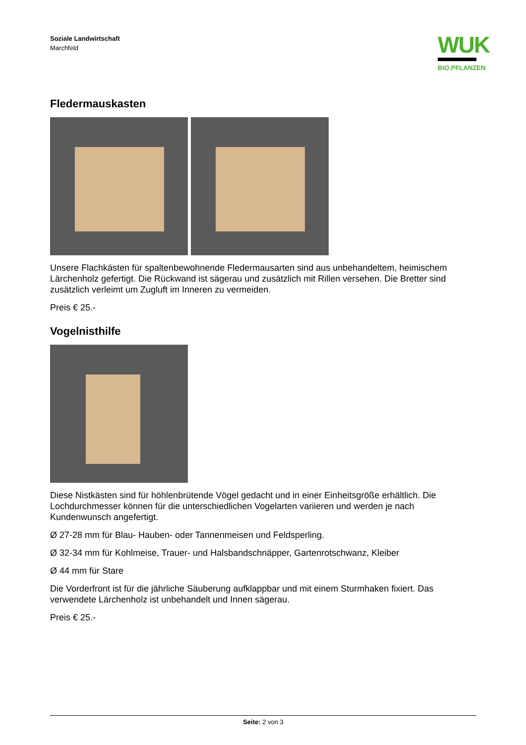Soziale Landwirtschaft
Marchfeld
WUK
BIO.PFLANZEN
Fledermauskasten
Unsere Flachkästen für spaltenbewohnende Fledermausarten sind aus unbehandeltem, heimischem Lärchenholz gefertigt. Die Rückwand ist sägerau und zusätzlich mit Rillen versehen. Die Bretter sind zusätzlich verleimt um Zugluft im Inneren zu vermeiden.
Preis € 25.-
Vogelnisthilfe
Diese Nistkästen sind für höhlenbrütende Vögel gedacht und in einer Einheitsgröße erhältlich. Die Lochdurchmesser können für die unterschiedlichen Vogelarten variieren und werden je nach Kundenwunsch angefertigt.
Ø 27-28 mm für Blau- Hauben- oder Tannenmeisen und Feldsperling.
Ø 32-34 mm für Kohlmeise, Trauer- und Halsbandschnäpper, Gartenrotschwanz, Kleiber
Ø 44 mm für Stare
Die Vorderfront ist für die jährliche Säuberung aufklappbar und mit einem Sturmhaken fixiert. Das verwendete Lärchenholz ist unbehandelt und Innen sägerau.
Preis € 25.-
Seite: 2 von 3